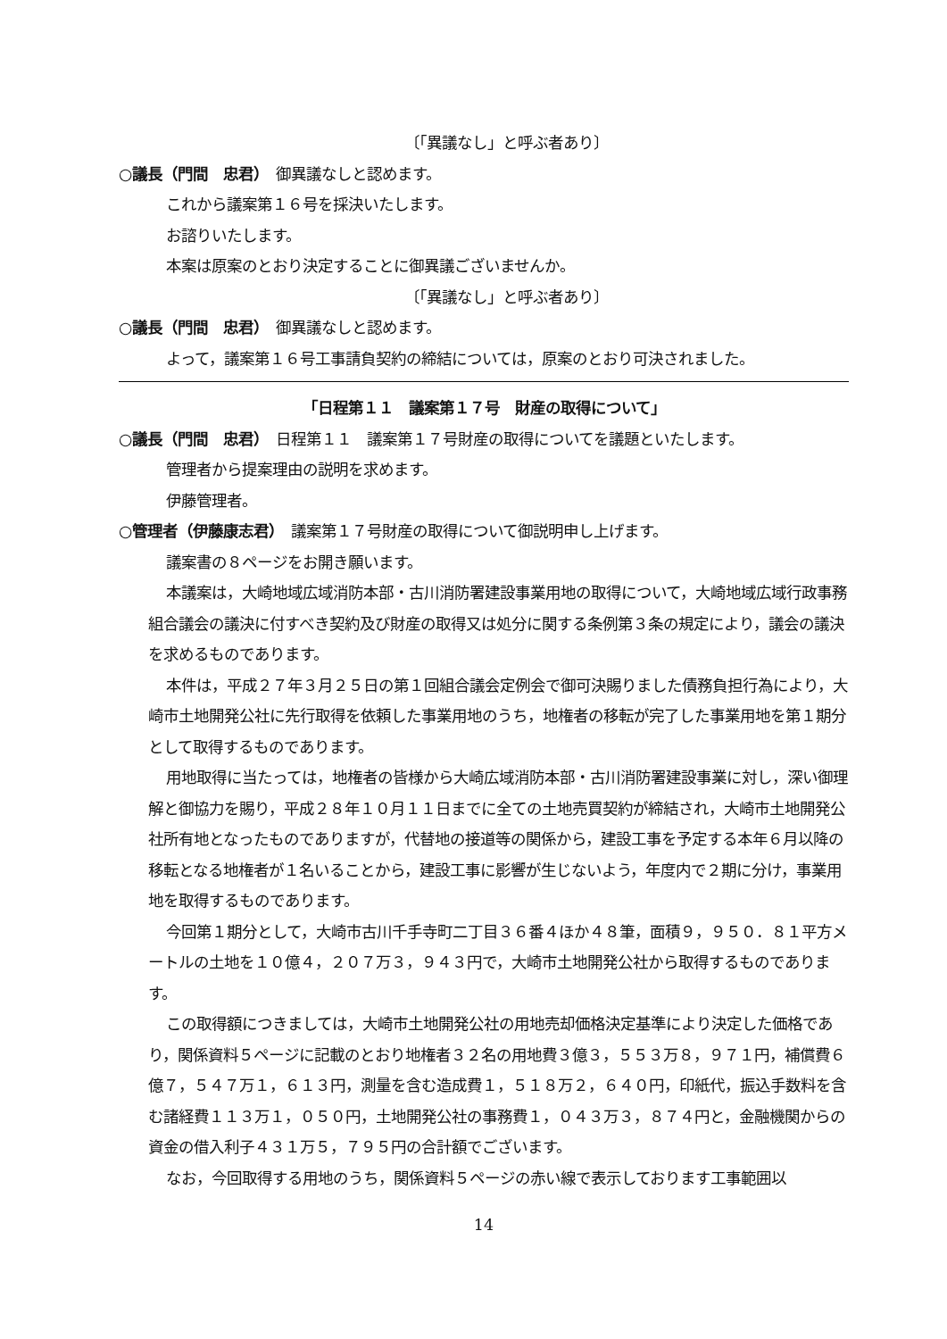〔「異議なし」と呼ぶ者あり〕
○議長（門間　忠君）　御異議なしと認めます。
これから議案第１６号を採決いたします。
お諮りいたします。
本案は原案のとおり決定することに御異議ございませんか。
〔「異議なし」と呼ぶ者あり〕
○議長（門間　忠君）　御異議なしと認めます。
よって，議案第１６号工事請負契約の締結については，原案のとおり可決されました。
「日程第１１　議案第１７号　財産の取得について」
○議長（門間　忠君）　日程第１１　議案第１７号財産の取得についてを議題といたします。
管理者から提案理由の説明を求めます。
伊藤管理者。
○管理者（伊藤康志君）　議案第１７号財産の取得について御説明申し上げます。
議案書の８ページをお開き願います。
本議案は，大崎地域広域消防本部・古川消防署建設事業用地の取得について，大崎地域広域行政事務組合議会の議決に付すべき契約及び財産の取得又は処分に関する条例第３条の規定により，議会の議決を求めるものであります。
本件は，平成２７年３月２５日の第１回組合議会定例会で御可決賜りました債務負担行為により，大崎市土地開発公社に先行取得を依頼した事業用地のうち，地権者の移転が完了した事業用地を第１期分として取得するものであります。
用地取得に当たっては，地権者の皆様から大崎広域消防本部・古川消防署建設事業に対し，深い御理解と御協力を賜り，平成２８年１０月１１日までに全ての土地売買契約が締結され，大崎市土地開発公社所有地となったものでありますが，代替地の接道等の関係から，建設工事を予定する本年６月以降の移転となる地権者が１名いることから，建設工事に影響が生じないよう，年度内で２期に分け，事業用地を取得するものであります。
今回第１期分として，大崎市古川千手寺町二丁目３６番４ほか４８筆，面積９，９５０．８１平方メートルの土地を１０億４，２０７万３，９４３円で，大崎市土地開発公社から取得するものであります。
この取得額につきましては，大崎市土地開発公社の用地売却価格決定基準により決定した価格であり，関係資料５ページに記載のとおり地権者３２名の用地費３億３，５５３万８，９７１円，補償費６億７，５４７万１，６１３円，測量を含む造成費１，５１８万２，６４０円，印紙代，振込手数料を含む諸経費１１３万１，０５０円，土地開発公社の事務費１，０４３万３，８７４円と，金融機関からの資金の借入利子４３１万５，７９５円の合計額でございます。
なお，今回取得する用地のうち，関係資料５ページの赤い線で表示しております工事範囲以
14